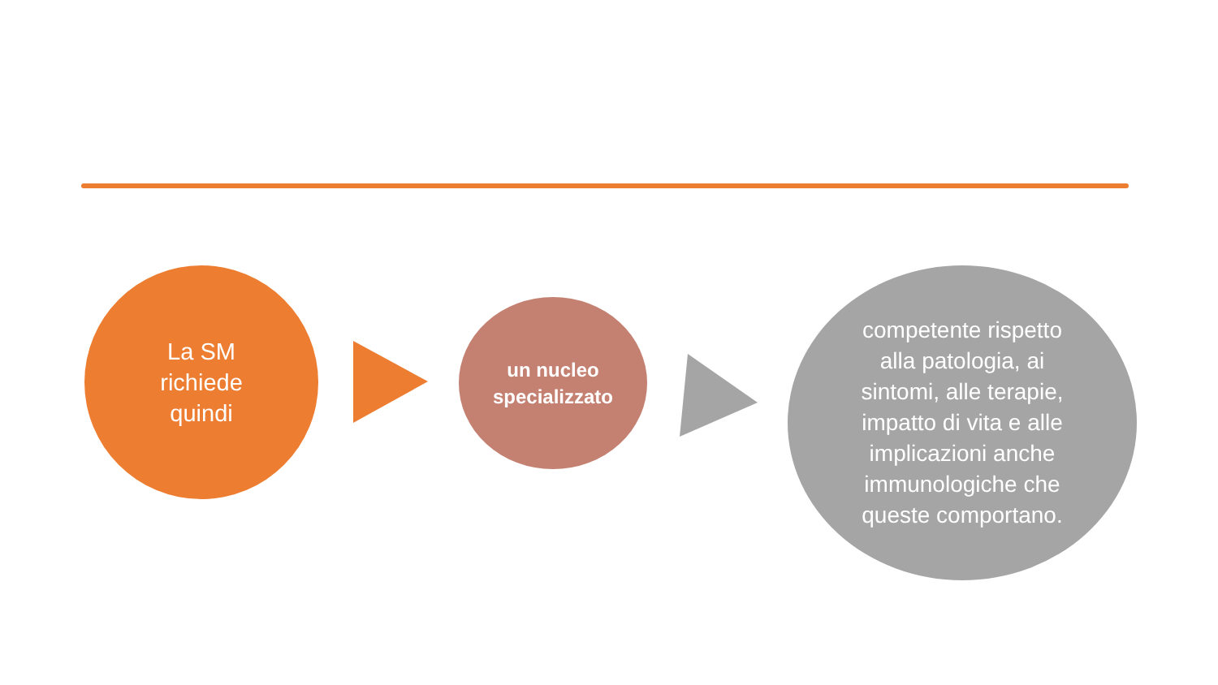La SM
richiede
quindi
un nucleo
specializzato
competente rispetto
alla patologia, ai
sintomi, alle terapie,
impatto di vita e alle
implicazioni anche
immunologiche che
queste comportano.